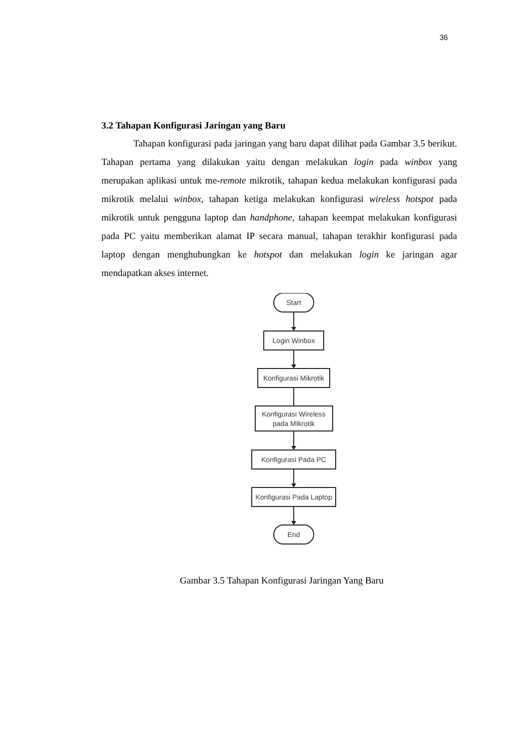36
3.2 Tahapan Konfigurasi Jaringan yang Baru
Tahapan konfigurasi pada jaringan yang baru dapat dilihat pada Gambar 3.5 berikut. Tahapan pertama yang dilakukan yaitu dengan melakukan login pada winbox yang merupakan aplikasi untuk me-remote mikrotik, tahapan kedua melakukan konfigurasi pada mikrotik melalui winbox, tahapan ketiga melakukan konfigurasi wireless hotspot pada mikrotik untuk pengguna laptop dan handphone, tahapan keempat melakukan konfigurasi pada PC yaitu memberikan alamat IP secara manual, tahapan terakhir konfigurasi pada laptop dengan menghubungkan ke hotspot dan melakukan login ke jaringan agar mendapatkan akses internet.
Start
Login Winbox
Konfigurasi Mikrotik
Konfigurasi Wireless
pada MIkrotik
Konfigurasi Pada PC
Konfigurasi Pada Laptop
End
Gambar 3.5 Tahapan Konfigurasi Jaringan Yang Baru